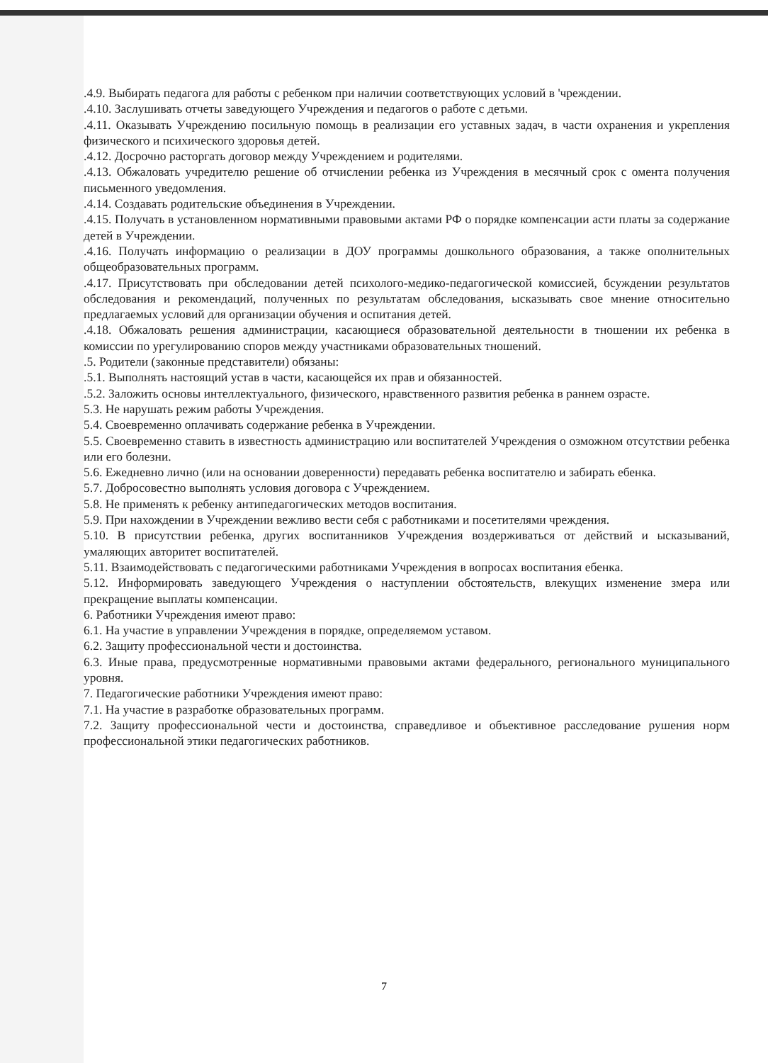.4.9. Выбирать педагога для работы с ребенком при наличии соответствующих условий в 'чреждении.
.4.10. Заслушивать отчеты заведующего Учреждения и педагогов о работе с детьми.
.4.11. Оказывать Учреждению посильную помощь в реализации его уставных задач, в части охранения и укрепления физического и психического здоровья детей.
.4.12. Досрочно расторгать договор между Учреждением и родителями.
.4.13. Обжаловать учредителю решение об отчислении ребенка из Учреждения в месячный срок с омента получения письменного уведомления.
.4.14. Создавать родительские объединения в Учреждении.
.4.15. Получать в установленном нормативными правовыми актами РФ о порядке компенсации асти платы за содержание детей в Учреждении.
.4.16. Получать информацию о реализации в ДОУ программы дошкольного образования, а также ополнительных общеобразовательных программ.
.4.17. Присутствовать при обследовании детей психолого-медико-педагогической комиссией, бсуждении результатов обследования и рекомендаций, полученных по результатам обследования, ысказывать свое мнение относительно предлагаемых условий для организации обучения и оспитания детей.
.4.18. Обжаловать решения администрации, касающиеся образовательной деятельности в тношении их ребенка в комиссии по урегулированию споров между участниками образовательных тношений.
.5. Родители (законные представители) обязаны:
.5.1. Выполнять настоящий устав в части, касающейся их прав и обязанностей.
.5.2. Заложить основы интеллектуального, физического, нравственного развития ребенка в раннем озрасте.
5.3. Не нарушать режим работы Учреждения.
5.4. Своевременно оплачивать содержание ребенка в Учреждении.
5.5. Своевременно ставить в известность администрацию или воспитателей Учреждения о озможном отсутствии ребенка или его болезни.
5.6. Ежедневно лично (или на основании доверенности) передавать ребенка воспитателю и забирать ебенка.
5.7. Добросовестно выполнять условия договора с Учреждением.
5.8. Не применять к ребенку антипедагогических методов воспитания.
5.9. При нахождении в Учреждении вежливо вести себя с работниками и посетителями чреждения.
5.10. В присутствии ребенка, других воспитанников Учреждения воздерживаться от действий и ысказываний, умаляющих авторитет воспитателей.
5.11. Взаимодействовать с педагогическими работниками Учреждения в вопросах воспитания ебенка.
5.12. Информировать заведующего Учреждения о наступлении обстоятельств, влекущих изменение змера или прекращение выплаты компенсации.
6. Работники Учреждения имеют право:
6.1. На участие в управлении Учреждения в порядке, определяемом уставом.
6.2. Защиту профессиональной чести и достоинства.
6.3. Иные права, предусмотренные нормативными правовыми актами федерального, регионального муниципального уровня.
7. Педагогические работники Учреждения имеют право:
7.1. На участие в разработке образовательных программ.
7.2. Защиту профессиональной чести и достоинства, справедливое и объективное расследование рушения норм профессиональной этики педагогических работников.
7